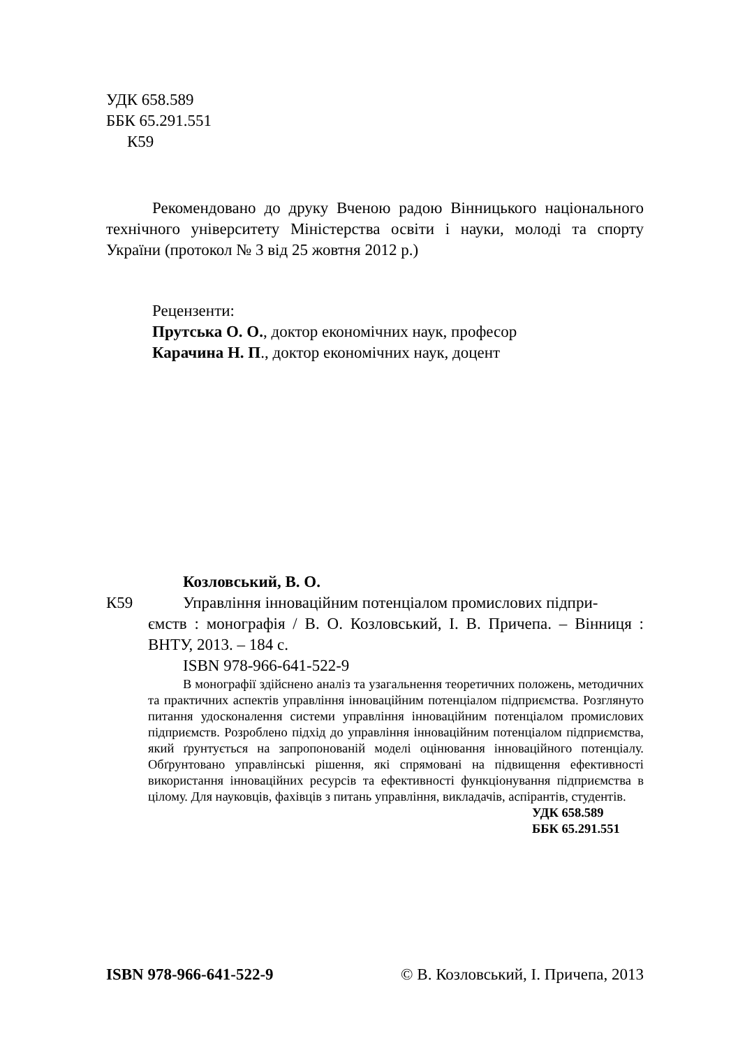УДК 658.589
ББК 65.291.551
К59
Рекомендовано до друку Вченою радою Вінницького національного технічного університету Міністерства освіти і науки, молоді та спорту України (протокол № 3 від 25 жовтня 2012 р.)
Рецензенти:
Прутська О. О., доктор економічних наук, професор
Карачина Н. П., доктор економічних наук, доцент
Козловський, В. О.
К59 Управління інноваційним потенціалом промислових підпри-
ємств : монографія / В. О. Козловський, І. В. Причепа. – Вінниця : ВНТУ, 2013. – 184 с.
ISBN 978-966-641-522-9
В монографії здійснено аналіз та узагальнення теоретичних положень, методичних та практичних аспектів управління інноваційним потенціалом підприємства. Розглянуто питання удосконалення системи управління інноваційним потенціалом промислових підприємств. Розроблено підхід до управління інноваційним потенціалом підприємства, який ґрунтується на запропонованій моделі оцінювання інноваційного потенціалу. Обґрунтовано управлінські рішення, які спрямовані на підвищення ефективності використання інноваційних ресурсів та ефективності функціонування підприємства в цілому. Для науковців, фахівців з питань управління, викладачів, аспірантів, студентів.
УДК 658.589
ББК 65.291.551
ISBN 978-966-641-522-9 © В. Козловський, І. Причепа, 2013